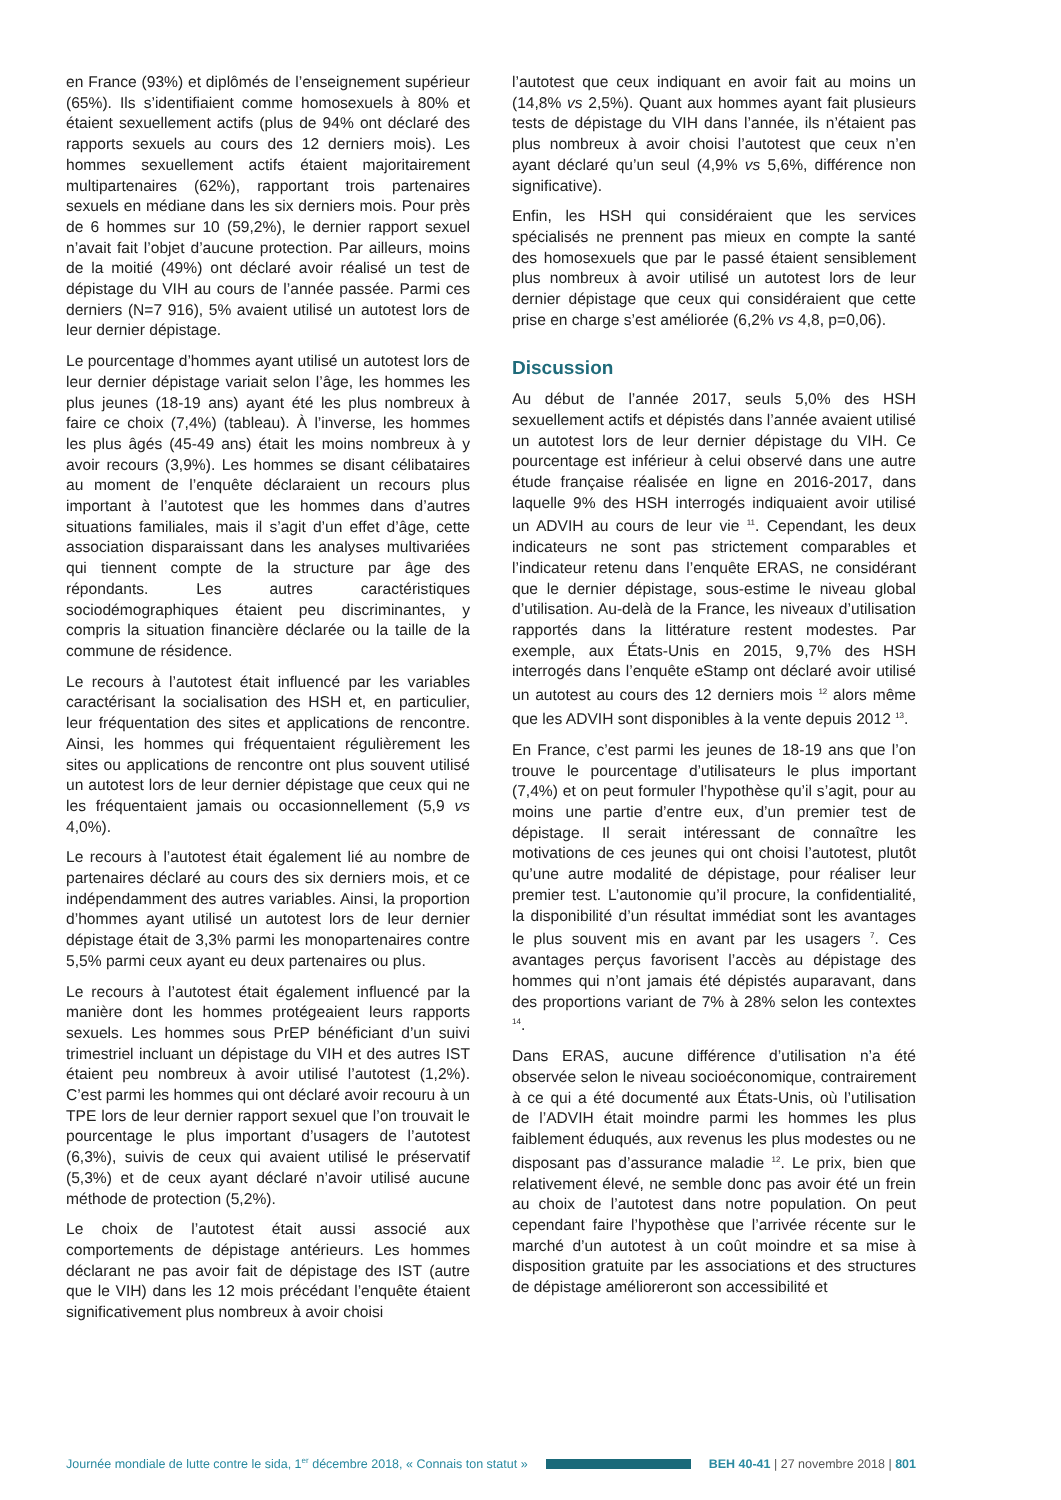en France (93%) et diplômés de l’enseignement supérieur (65%). Ils s’identifiaient comme homosexuels à 80% et étaient sexuellement actifs (plus de 94% ont déclaré des rapports sexuels au cours des 12 derniers mois). Les hommes sexuellement actifs étaient majoritairement multipartenaires (62%), rapportant trois partenaires sexuels en médiane dans les six derniers mois. Pour près de 6 hommes sur 10 (59,2%), le dernier rapport sexuel n’avait fait l’objet d’aucune protection. Par ailleurs, moins de la moitié (49%) ont déclaré avoir réalisé un test de dépistage du VIH au cours de l’année passée. Parmi ces derniers (N=7 916), 5% avaient utilisé un autotest lors de leur dernier dépistage.
Le pourcentage d’hommes ayant utilisé un autotest lors de leur dernier dépistage variait selon l’âge, les hommes les plus jeunes (18-19 ans) ayant été les plus nombreux à faire ce choix (7,4%) (tableau). À l’inverse, les hommes les plus âgés (45-49 ans) était les moins nombreux à y avoir recours (3,9%). Les hommes se disant célibataires au moment de l’enquête déclaraient un recours plus important à l’autotest que les hommes dans d’autres situations familiales, mais il s’agit d’un effet d’âge, cette association disparaissant dans les analyses multivariées qui tiennent compte de la structure par âge des répondants. Les autres caractéristiques sociodémographiques étaient peu discriminantes, y compris la situation financière déclarée ou la taille de la commune de résidence.
Le recours à l’autotest était influencé par les variables caractérisant la socialisation des HSH et, en particulier, leur fréquentation des sites et applications de rencontre. Ainsi, les hommes qui fréquentaient régulièrement les sites ou applications de rencontre ont plus souvent utilisé un autotest lors de leur dernier dépistage que ceux qui ne les fréquentaient jamais ou occasionnellement (5,9 vs 4,0%).
Le recours à l’autotest était également lié au nombre de partenaires déclaré au cours des six derniers mois, et ce indépendamment des autres variables. Ainsi, la proportion d’hommes ayant utilisé un autotest lors de leur dernier dépistage était de 3,3% parmi les monopartenaires contre 5,5% parmi ceux ayant eu deux partenaires ou plus.
Le recours à l’autotest était également influencé par la manière dont les hommes protégeaient leurs rapports sexuels. Les hommes sous PrEP bénéficiant d’un suivi trimestriel incluant un dépistage du VIH et des autres IST étaient peu nombreux à avoir utilisé l’autotest (1,2%). C’est parmi les hommes qui ont déclaré avoir recouru à un TPE lors de leur dernier rapport sexuel que l’on trouvait le pourcentage le plus important d’usagers de l’autotest (6,3%), suivis de ceux qui avaient utilisé le préservatif (5,3%) et de ceux ayant déclaré n’avoir utilisé aucune méthode de protection (5,2%).
Le choix de l’autotest était aussi associé aux comportements de dépistage antérieurs. Les hommes déclarant ne pas avoir fait de dépistage des IST (autre que le VIH) dans les 12 mois précédant l’enquête étaient significativement plus nombreux à avoir choisi
l’autotest que ceux indiquant en avoir fait au moins un (14,8% vs 2,5%). Quant aux hommes ayant fait plusieurs tests de dépistage du VIH dans l’année, ils n’étaient pas plus nombreux à avoir choisi l’autotest que ceux n’en ayant déclaré qu’un seul (4,9% vs 5,6%, différence non significative).
Enfin, les HSH qui considéraient que les services spécialisés ne prennent pas mieux en compte la santé des homosexuels que par le passé étaient sensiblement plus nombreux à avoir utilisé un autotest lors de leur dernier dépistage que ceux qui considéraient que cette prise en charge s’est améliorée (6,2% vs 4,8, p=0,06).
Discussion
Au début de l’année 2017, seuls 5,0% des HSH sexuellement actifs et dépistés dans l’année avaient utilisé un autotest lors de leur dernier dépistage du VIH. Ce pourcentage est inférieur à celui observé dans une autre étude française réalisée en ligne en 2016-2017, dans laquelle 9% des HSH interrogés indiquaient avoir utilisé un ADVIH au cours de leur vie <sup>11</sup>. Cependant, les deux indicateurs ne sont pas strictement comparables et l’indicateur retenu dans l’enquête ERAS, ne considérant que le dernier dépistage, sous-estime le niveau global d’utilisation. Au-delà de la France, les niveaux d’utilisation rapportés dans la littérature restent modestes. Par exemple, aux États-Unis en 2015, 9,7% des HSH interrogés dans l’enquête eStamp ont déclaré avoir utilisé un autotest au cours des 12 derniers mois <sup>12</sup> alors même que les ADVIH sont disponibles à la vente depuis 2012 <sup>13</sup>.
En France, c’est parmi les jeunes de 18-19 ans que l’on trouve le pourcentage d’utilisateurs le plus important (7,4%) et on peut formuler l’hypothèse qu’il s’agit, pour au moins une partie d’entre eux, d’un premier test de dépistage. Il serait intéressant de connaître les motivations de ces jeunes qui ont choisi l’autotest, plutôt qu’une autre modalité de dépistage, pour réaliser leur premier test. L’autonomie qu’il procure, la confidentialité, la disponibilité d’un résultat immédiat sont les avantages le plus souvent mis en avant par les usagers <sup>7</sup>. Ces avantages perçus favorisent l’accès au dépistage des hommes qui n’ont jamais été dépistés auparavant, dans des proportions variant de 7% à 28% selon les contextes <sup>14</sup>.
Dans ERAS, aucune différence d’utilisation n’a été observée selon le niveau socioéconomique, contrairement à ce qui a été documenté aux États-Unis, où l’utilisation de l’ADVIH était moindre parmi les hommes les plus faiblement éduqués, aux revenus les plus modestes ou ne disposant pas d’assurance maladie <sup>12</sup>. Le prix, bien que relativement élevé, ne semble donc pas avoir été un frein au choix de l’autotest dans notre population. On peut cependant faire l’hypothèse que l’arrivée récente sur le marché d’un autotest à un coût moindre et sa mise à disposition gratuite par les associations et des structures de dépistage amélioreront son accessibilité et
Journée mondiale de lutte contre le sida, 1<sup>er</sup> décembre 2018, « Connais ton statut » BEH 40-41 | 27 novembre 2018 | 801